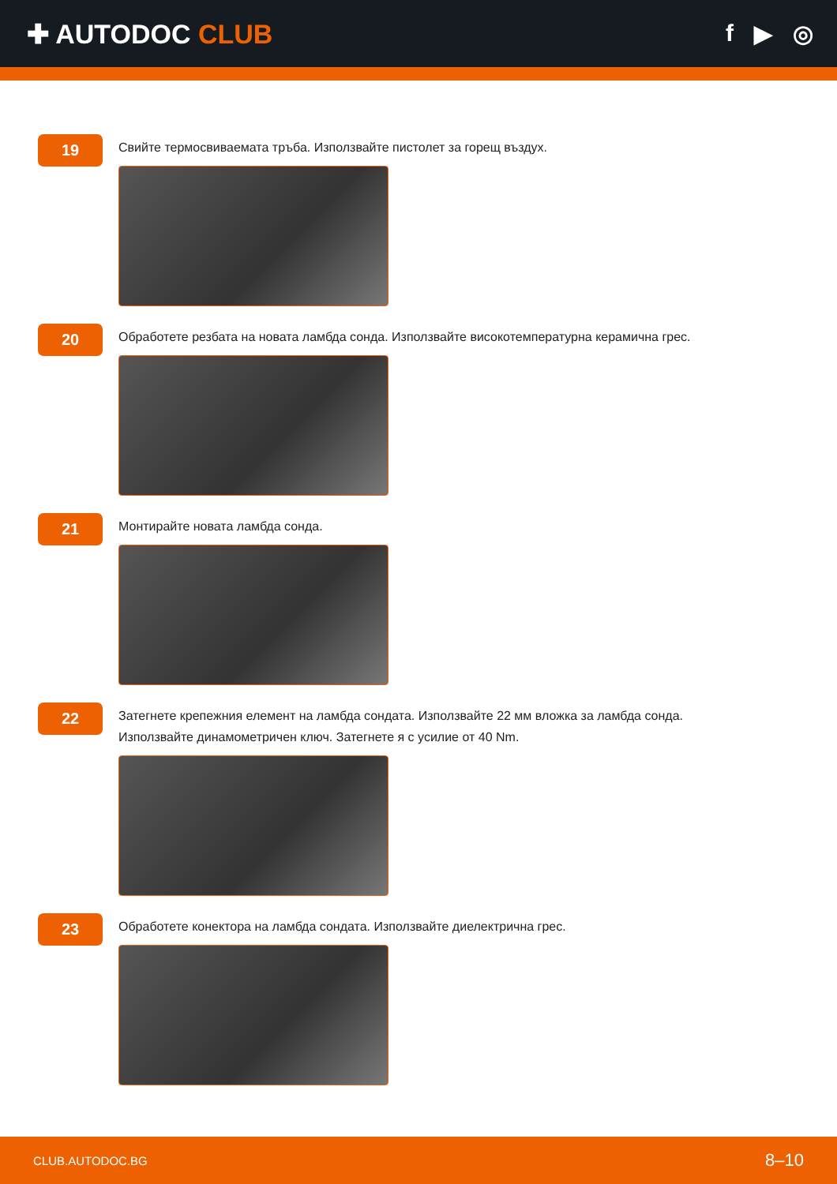✚ AUTODOC CLUB f ▶ ◎
19
Свийте термосвиваемата тръба. Използвайте пистолет за горещ въздух.
20
Обработете резбата на новата ламбда сонда. Използвайте високотемпературна керамична грес.
21
Монтирайте новата ламбда сонда.
22
Затегнете крепежния елемент на ламбда сондата. Използвайте 22 мм вложка за ламбда сонда.
Използвайте динамометричен ключ. Затегнете я с усилие от 40 Nm.
23
Обработете конектора на ламбда сондата. Използвайте диелектрична грес.
CLUB.AUTODOC.BG 8–10